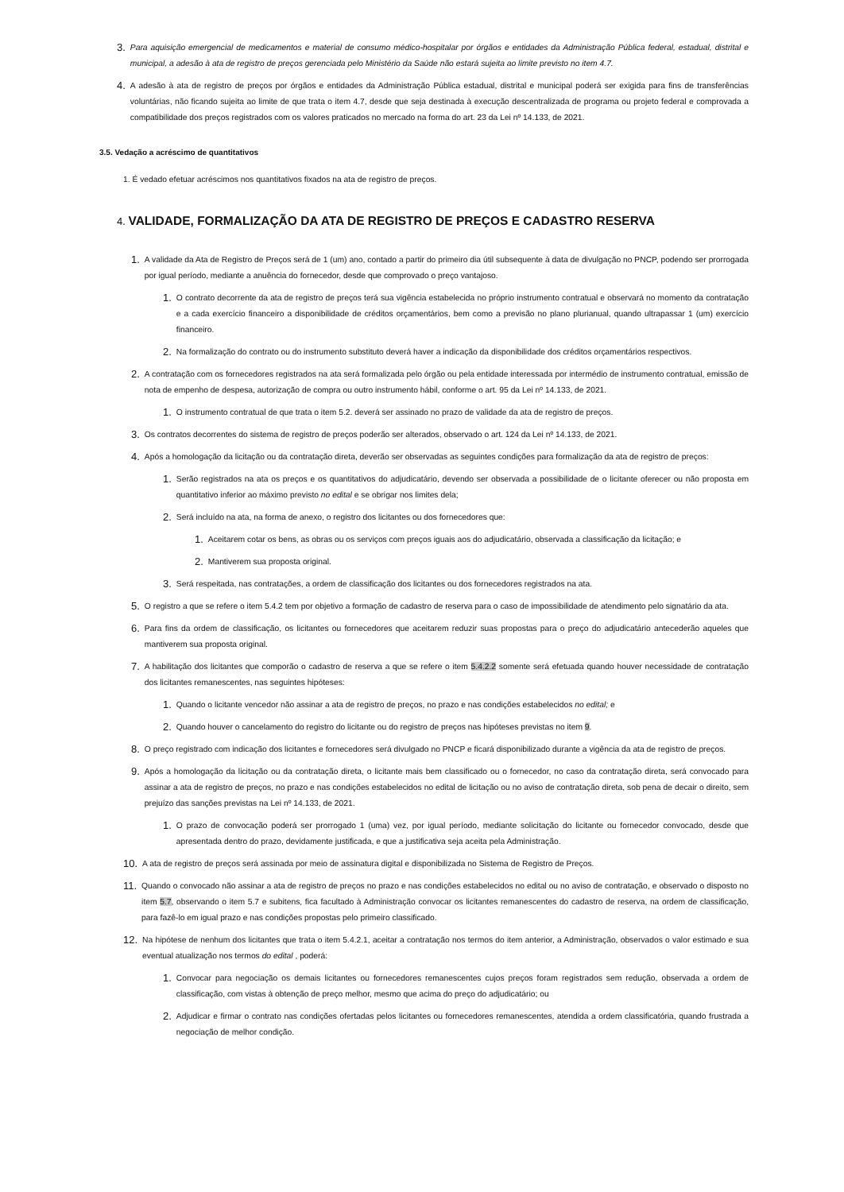3. Para aquisição emergencial de medicamentos e material de consumo médico-hospitalar por órgãos e entidades da Administração Pública federal, estadual, distrital e municipal, a adesão à ata de registro de preços gerenciada pelo Ministério da Saúde não estará sujeita ao limite previsto no item 4.7.
4. A adesão à ata de registro de preços por órgãos e entidades da Administração Pública estadual, distrital e municipal poderá ser exigida para fins de transferências voluntárias, não ficando sujeita ao limite de que trata o item 4.7, desde que seja destinada à execução descentralizada de programa ou projeto federal e comprovada a compatibilidade dos preços registrados com os valores praticados no mercado na forma do art. 23 da Lei nº 14.133, de 2021.
3.5. Vedação a acréscimo de quantitativos
1. É vedado efetuar acréscimos nos quantitativos fixados na ata de registro de preços.
4. VALIDADE, FORMALIZAÇÃO DA ATA DE REGISTRO DE PREÇOS E CADASTRO RESERVA
1. A validade da Ata de Registro de Preços será de 1 (um) ano, contado a partir do primeiro dia útil subsequente à data de divulgação no PNCP, podendo ser prorrogada por igual período, mediante a anuência do fornecedor, desde que comprovado o preço vantajoso.
1. O contrato decorrente da ata de registro de preços terá sua vigência estabelecida no próprio instrumento contratual e observará no momento da contratação e a cada exercício financeiro a disponibilidade de créditos orçamentários, bem como a previsão no plano plurianual, quando ultrapassar 1 (um) exercício financeiro.
2. Na formalização do contrato ou do instrumento substituto deverá haver a indicação da disponibilidade dos créditos orçamentários respectivos.
2. A contratação com os fornecedores registrados na ata será formalizada pelo órgão ou pela entidade interessada por intermédio de instrumento contratual, emissão de nota de empenho de despesa, autorização de compra ou outro instrumento hábil, conforme o art. 95 da Lei nº 14.133, de 2021.
1. O instrumento contratual de que trata o item 5.2. deverá ser assinado no prazo de validade da ata de registro de preços.
3. Os contratos decorrentes do sistema de registro de preços poderão ser alterados, observado o art. 124 da Lei nº 14.133, de 2021.
4. Após a homologação da licitação ou da contratação direta, deverão ser observadas as seguintes condições para formalização da ata de registro de preços:
1. Serão registrados na ata os preços e os quantitativos do adjudicatário, devendo ser observada a possibilidade de o licitante oferecer ou não proposta em quantitativo inferior ao máximo previsto no edital e se obrigar nos limites dela;
2. Será incluído na ata, na forma de anexo, o registro dos licitantes ou dos fornecedores que:
1. Aceitarem cotar os bens, as obras ou os serviços com preços iguais aos do adjudicatário, observada a classificação da licitação; e
2. Mantiverem sua proposta original.
3. Será respeitada, nas contratações, a ordem de classificação dos licitantes ou dos fornecedores registrados na ata.
5. O registro a que se refere o item 5.4.2 tem por objetivo a formação de cadastro de reserva para o caso de impossibilidade de atendimento pelo signatário da ata.
6. Para fins da ordem de classificação, os licitantes ou fornecedores que aceitarem reduzir suas propostas para o preço do adjudicatário antecederão aqueles que mantiverem sua proposta original.
7. A habilitação dos licitantes que comporão o cadastro de reserva a que se refere o item 5.4.2.2 somente será efetuada quando houver necessidade de contratação dos licitantes remanescentes, nas seguintes hipóteses:
1. Quando o licitante vencedor não assinar a ata de registro de preços, no prazo e nas condições estabelecidos no edital; e
2. Quando houver o cancelamento do registro do licitante ou do registro de preços nas hipóteses previstas no item 9.
8. O preço registrado com indicação dos licitantes e fornecedores será divulgado no PNCP e ficará disponibilizado durante a vigência da ata de registro de preços.
9. Após a homologação da licitação ou da contratação direta, o licitante mais bem classificado ou o fornecedor, no caso da contratação direta, será convocado para assinar a ata de registro de preços, no prazo e nas condições estabelecidos no edital de licitação ou no aviso de contratação direta, sob pena de decair o direito, sem prejuízo das sanções previstas na Lei nº 14.133, de 2021.
1. O prazo de convocação poderá ser prorrogado 1 (uma) vez, por igual período, mediante solicitação do licitante ou fornecedor convocado, desde que apresentada dentro do prazo, devidamente justificada, e que a justificativa seja aceita pela Administração.
10. A ata de registro de preços será assinada por meio de assinatura digital e disponibilizada no Sistema de Registro de Preços.
11. Quando o convocado não assinar a ata de registro de preços no prazo e nas condições estabelecidos no edital ou no aviso de contratação, e observado o disposto no item 5.7, observando o item 5.7 e subitens, fica facultado à Administração convocar os licitantes remanescentes do cadastro de reserva, na ordem de classificação, para fazê-lo em igual prazo e nas condições propostas pelo primeiro classificado.
12. Na hipótese de nenhum dos licitantes que trata o item 5.4.2.1, aceitar a contratação nos termos do item anterior, a Administração, observados o valor estimado e sua eventual atualização nos termos do edital , poderá:
1. Convocar para negociação os demais licitantes ou fornecedores remanescentes cujos preços foram registrados sem redução, observada a ordem de classificação, com vistas à obtenção de preço melhor, mesmo que acima do preço do adjudicatário; ou
2. Adjudicar e firmar o contrato nas condições ofertadas pelos licitantes ou fornecedores remanescentes, atendida a ordem classificatória, quando frustrada a negociação de melhor condição.